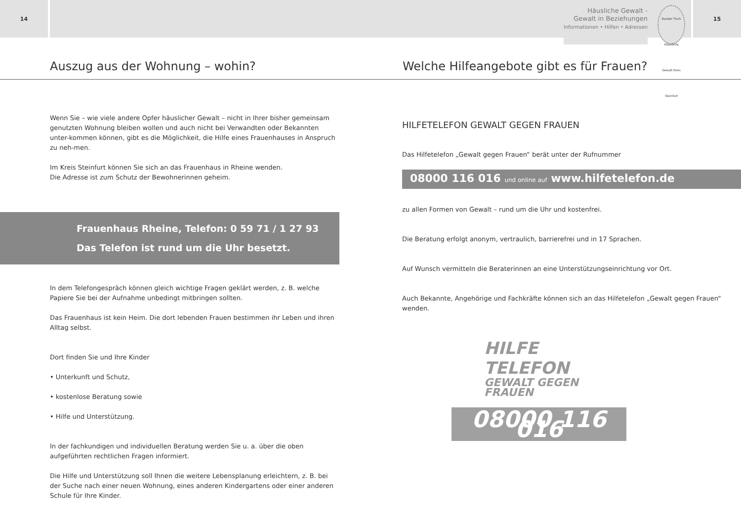14
Häusliche Gewalt -
Gewalt in Beziehungen
Informationen • Hilfen • Adressen
Runder Tisch Häusliche Gewalt Kreis Steinfurt
15
Auszug aus der Wohnung – wohin? Welche Hilfeangebote gibt es für Frauen?
Wenn Sie – wie viele andere Opfer häuslicher Gewalt – nicht in Ihrer bisher gemeinsam genutzten Wohnung bleiben wollen und auch nicht bei Verwandten oder Bekannten unter-kommen können, gibt es die Möglichkeit, die Hilfe eines Frauenhauses in Anspruch zu neh-men.
Im Kreis Steinfurt können Sie sich an das Frauenhaus in Rheine wenden.
Die Adresse ist zum Schutz der Bewohnerinnen geheim.
Frauenhaus Rheine, Telefon: 0 59 71 / 1 27 93
Das Telefon ist rund um die Uhr besetzt.
In dem Telefongespräch können gleich wichtige Fragen geklärt werden, z. B. welche Papiere Sie bei der Aufnahme unbedingt mitbringen sollten.
Das Frauenhaus ist kein Heim. Die dort lebenden Frauen bestimmen ihr Leben und ihren Alltag selbst.
Dort finden Sie und Ihre Kinder
• Unterkunft und Schutz,
• kostenlose Beratung sowie
• Hilfe und Unterstützung.
In der fachkundigen und individuellen Beratung werden Sie u. a. über die oben aufgeführten rechtlichen Fragen informiert.
Die Hilfe und Unterstützung soll Ihnen die weitere Lebensplanung erleichtern, z. B. bei der Suche nach einer neuen Wohnung, eines anderen Kindergartens oder einer anderen Schule für Ihre Kinder.
HILFETELEFON GEWALT GEGEN FRAUEN
Das Hilfetelefon „Gewalt gegen Frauen“ berät unter der Rufnummer
08000 116 016 und online auf www.hilfetelefon.de
zu allen Formen von Gewalt – rund um die Uhr und kostenfrei.
Die Beratung erfolgt anonym, vertraulich, barrierefrei und in 17 Sprachen.
Auf Wunsch vermitteln die Beraterinnen an eine Unterstützungseinrichtung vor Ort.
Auch Bekannte, Angehörige und Fachkräfte können sich an das Hilfetelefon „Gewalt gegen Frauen“ wenden.
HILFE TELEFON
GEWALT GEGEN FRAUEN
08000 116 016